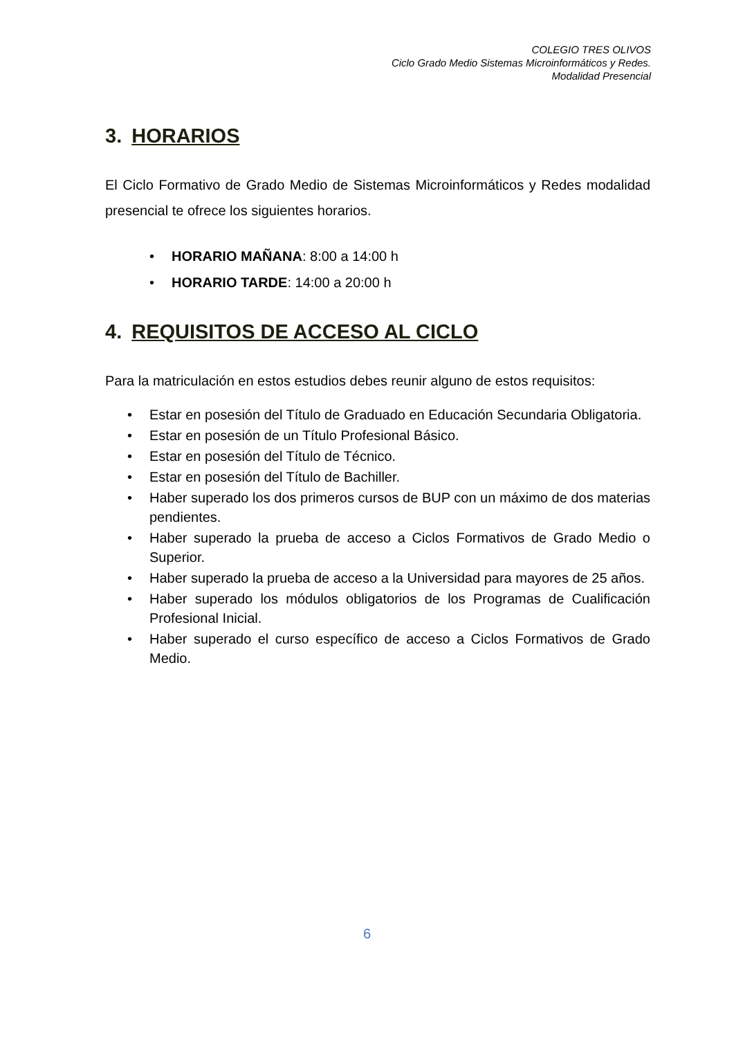COLEGIO TRES OLIVOS
Ciclo Grado Medio Sistemas Microinformáticos y Redes.
Modalidad Presencial
3. HORARIOS
El Ciclo Formativo de Grado Medio de Sistemas Microinformáticos y Redes modalidad presencial te ofrece los siguientes horarios.
HORARIO MAÑANA: 8:00 a 14:00 h
HORARIO TARDE: 14:00 a 20:00 h
4. REQUISITOS DE ACCESO AL CICLO
Para la matriculación en estos estudios debes reunir alguno de estos requisitos:
Estar en posesión del Título de Graduado en Educación Secundaria Obligatoria.
Estar en posesión de un Título Profesional Básico.
Estar en posesión del Título de Técnico.
Estar en posesión del Título de Bachiller.
Haber superado los dos primeros cursos de BUP con un máximo de dos materias pendientes.
Haber superado la prueba de acceso a Ciclos Formativos de Grado Medio o Superior.
Haber superado la prueba de acceso a la Universidad para mayores de 25 años.
Haber superado los módulos obligatorios de los Programas de Cualificación Profesional Inicial.
Haber superado el curso específico de acceso a Ciclos Formativos de Grado Medio.
6